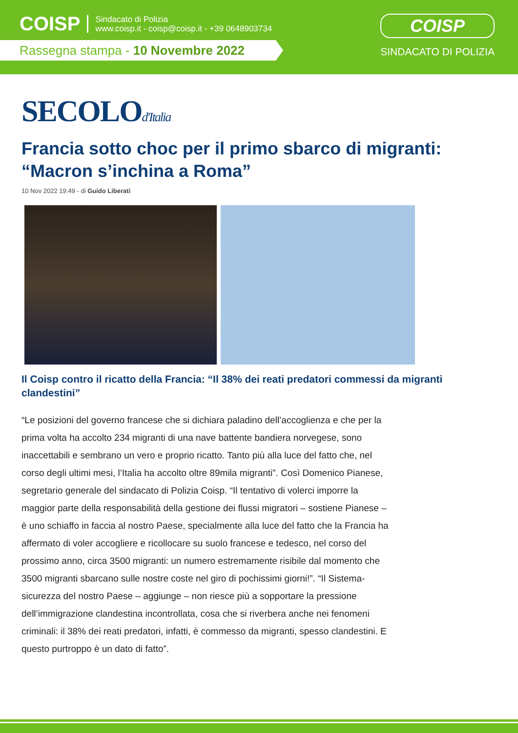COISP
Sindacato di Polizia
www.coisp.it - coisp@coisp.it - +39 0648903734
Rassegna stampa - 10 Novembre 2022
COISP
SINDACATO DI POLIZIA
SECOLOd'Italia
Francia sotto choc per il primo sbarco di migranti: “Macron s’inchina a Roma”
10 Nov 2022 19:49 - di Guido Liberati
Il Coisp contro il ricatto della Francia: “Il 38% dei reati predatori commessi da migranti clandestini”
“Le posizioni del governo francese che si dichiara paladino dell’accoglienza e che per la prima volta ha accolto 234 migranti di una nave battente bandiera norvegese, sono inaccettabili e sembrano un vero e proprio ricatto. Tanto più alla luce del fatto che, nel corso degli ultimi mesi, l’Italia ha accolto oltre 89mila migranti”. Così Domenico Pianese, segretario generale del sindacato di Polizia Coisp. “Il tentativo di volerci imporre la maggior parte della responsabilità della gestione dei flussi migratori – sostiene Pianese – è uno schiaffo in faccia al nostro Paese, specialmente alla luce del fatto che la Francia ha affermato di voler accogliere e ricollocare su suolo francese e tedesco, nel corso del prossimo anno, circa 3500 migranti: un numero estremamente risibile dal momento che 3500 migranti sbarcano sulle nostre coste nel giro di pochissimi giorni!”. “Il Sistema-sicurezza del nostro Paese – aggiunge – non riesce più a sopportare la pressione dell’immigrazione clandestina incontrollata, cosa che si riverbera anche nei fenomeni criminali: il 38% dei reati predatori, infatti, è commesso da migranti, spesso clandestini. E questo purtroppo è un dato di fatto”.